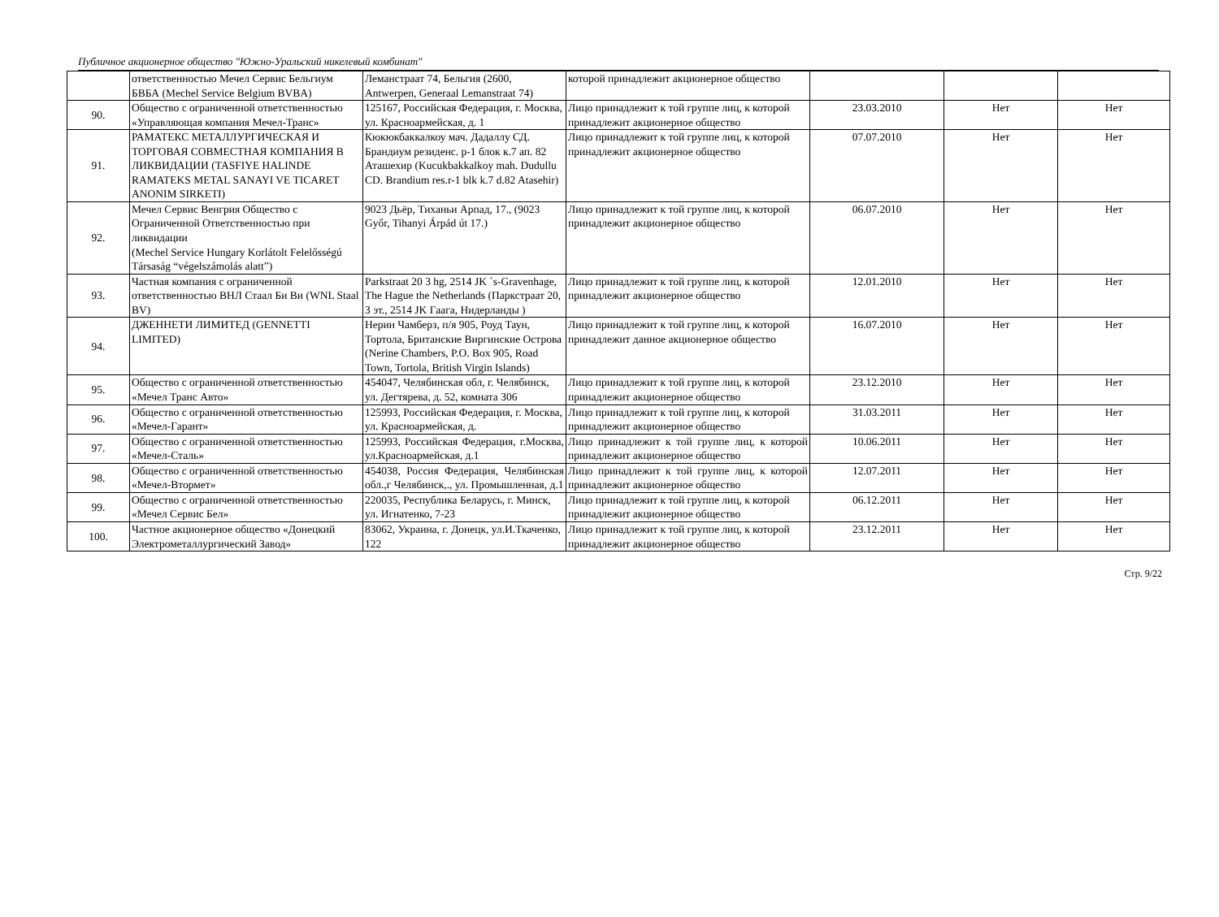Публичное акционерное общество "Южно-Уральский никелевый комбинат"
| | ответственностью Мечел Сервис Бельгиум БВБА (Mechel Service Belgium BVBA) | Леманстраат 74, Бельгия (2600, Antwerpen, Generaal Lemanstraat 74) | которой принадлежит акционерное общество | | | |
| 90. | Общество с ограниченной ответственностью «Управляющая компания Мечел-Транс» | 125167, Российская Федерация, г. Москва, ул. Красноармейская, д. 1 | Лицо принадлежит к той группе лиц, к которой принадлежит акционерное общество | 23.03.2010 | Нет | Нет |
| 91. | РАМАТЕКС МЕТАЛЛУРГИЧЕСКАЯ И ТОРГОВАЯ СОВМЕСТНАЯ КОМПАНИЯ В ЛИКВИДАЦИИ (TASFIYE HALINDE RAMATEKS METAL SANAYI VE TICARET ANONIM SIRKETI) | Кюкюкбаккалкоу мач. Дадаллу СД. Брандиум резиденс. р-1 блок к.7 ап. 82 Аташехир (Kucukbakkalkoy mah. Dudullu CD. Brandium res.r-1 blk k.7 d.82 Atasehir) | Лицо принадлежит к той группе лиц, к которой принадлежит акционерное общество | 07.07.2010 | Нет | Нет |
| 92. | Мечел Сервис Венгрия Общество с Ограниченной Ответственностью при ликвидации (Mechel Service Hungary Korlátolt Felelősségú Társaság “végelszámolás alatt”) | 9023 Дьëр, Тиханьи Арпад, 17., (9023 Győr, Tihanyi Árpád út 17.) | Лицо принадлежит к той группе лиц, к которой принадлежит акционерное общество | 06.07.2010 | Нет | Нет |
| 93. | Частная компания с ограниченной ответственностью ВНЛ Стаал Би Ви (WNL Staal BV) | Parkstraat 20 3 hg, 2514 JK `s-Gravenhage, The Hague the Netherlands (Паркстраат 20, 3 эт., 2514 JK Гаага, Нидерланды ) | Лицо принадлежит к той группе лиц, к которой принадлежит акционерное общество | 12.01.2010 | Нет | Нет |
| 94. | ДЖЕННЕТИ ЛИМИТЕД (GENNETTI LIMITED) | Нерин Чамберз, п/я 905, Роуд Таун, Тортола, Британские Виргинские Острова (Nerine Chambers, P.O. Box 905, Road Town, Tortola, British Virgin Islands) | Лицо принадлежит к той группе лиц, к которой принадлежит данное акционерное общество | 16.07.2010 | Нет | Нет |
| 95. | Общество с ограниченной ответственностью «Мечел Транс Авто» | 454047, Челябинская обл, г. Челябинск, ул. Дегтярева, д. 52, комната 306 | Лицо принадлежит к той группе лиц, к которой принадлежит акционерное общество | 23.12.2010 | Нет | Нет |
| 96. | Общество с ограниченной ответственностью «Мечел-Гарант» | 125993, Российская Федерация, г. Москва, ул. Красноармейская, д. | Лицо принадлежит к той группе лиц, к которой принадлежит акционерное общество | 31.03.2011 | Нет | Нет |
| 97. | Общество с ограниченной ответственностью «Мечел-Сталь» | 125993, Российская Федерация, г.Москва, ул.Красноармейская, д.1 | Лицо принадлежит к той группе лиц, к которой принадлежит акционерное общество | 10.06.2011 | Нет | Нет |
| 98. | Общество с ограниченной ответственностью «Мечел-Втормет» | 454038, Россия Федерация, Челябинская обл.,г Челябинск,., ул. Промышленная, д.1 | Лицо принадлежит к той группе лиц, к которой принадлежит акционерное общество | 12.07.2011 | Нет | Нет |
| 99. | Общество с ограниченной ответственностью «Мечел Сервис Бел» | 220035, Республика Беларусь, г. Минск, ул. Игнатенко, 7-23 | Лицо принадлежит к той группе лиц, к которой принадлежит акционерное общество | 06.12.2011 | Нет | Нет |
| 100. | Частное акционерное общество «Донецкий Электрометаллургический Завод» | 83062, Украина, г. Донецк, ул.И.Ткаченко, 122 | Лицо принадлежит к той группе лиц, к которой принадлежит акционерное общество | 23.12.2011 | Нет | Нет |
Стр. 9/22